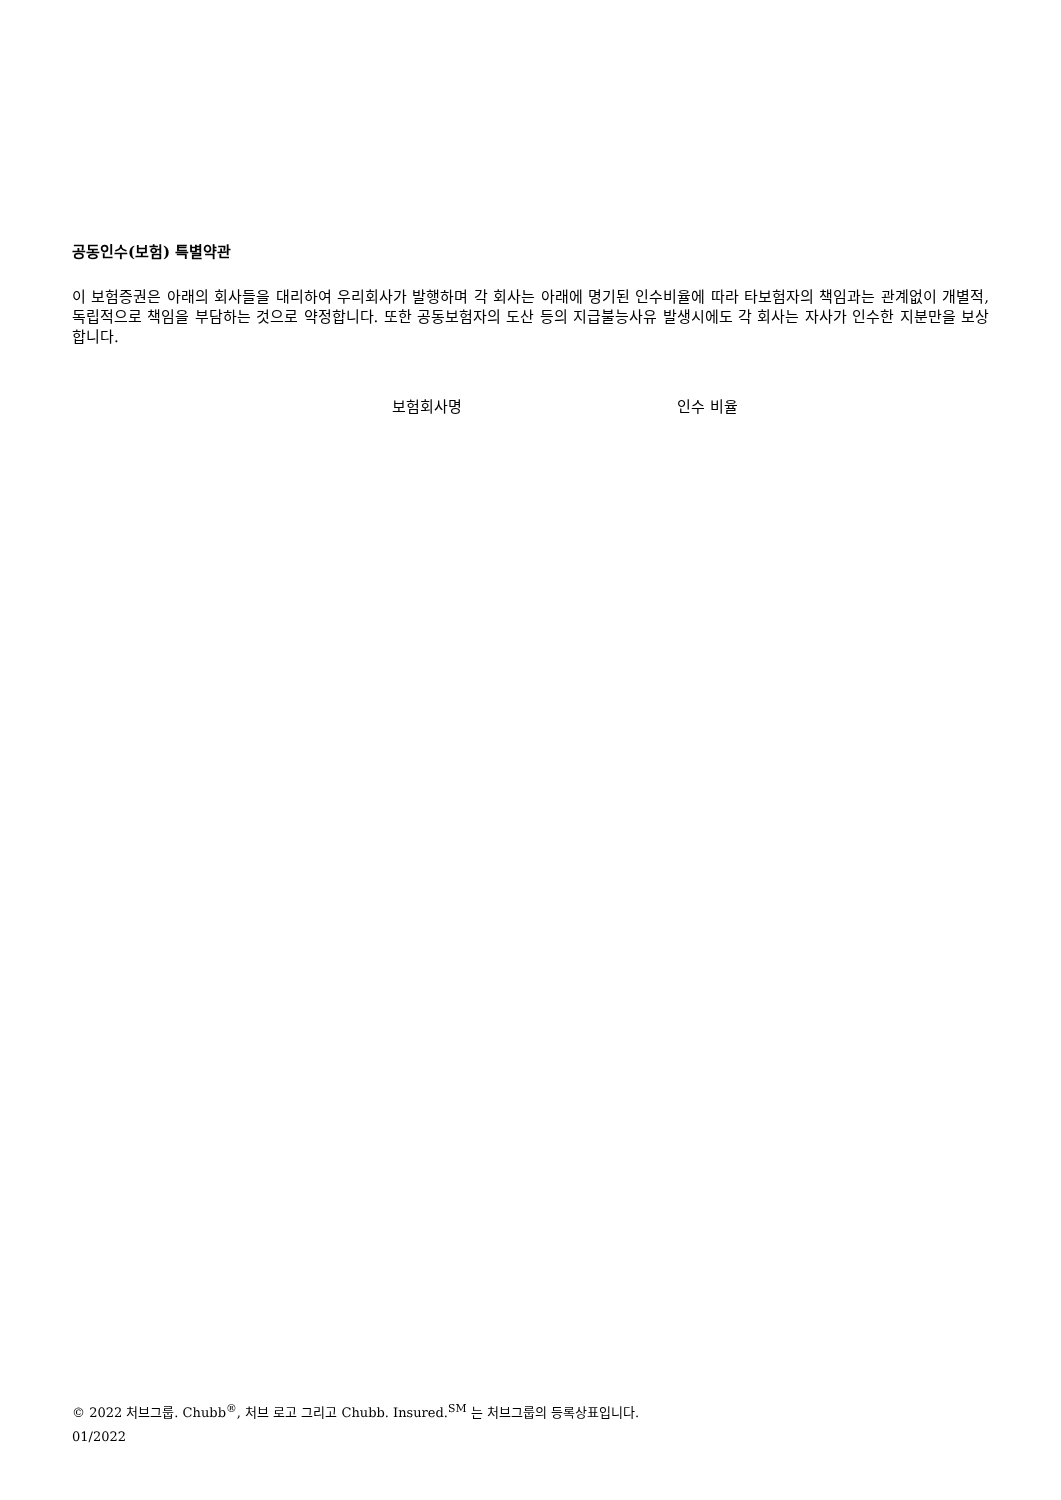공동인수(보험) 특별약관
이 보험증권은 아래의 회사들을 대리하여 우리회사가 발행하며 각 회사는 아래에 명기된 인수비율에 따라 타보험자의 책임과는 관계없이 개별적, 독립적으로 책임을 부담하는 것으로 약정합니다. 또한 공동보험자의 도산 등의 지급불능사유 발생시에도 각 회사는 자사가 인수한 지분만을 보상합니다.
| 보험회사명 | 인수 비율 |
| --- | --- |
© 2022 처브그룹. Chubb<sup>®</sup>, 처브 로고 그리고 Chubb. Insured.<sup>SM</sup> 는 처브그룹의 등록상표입니다.
01/2022